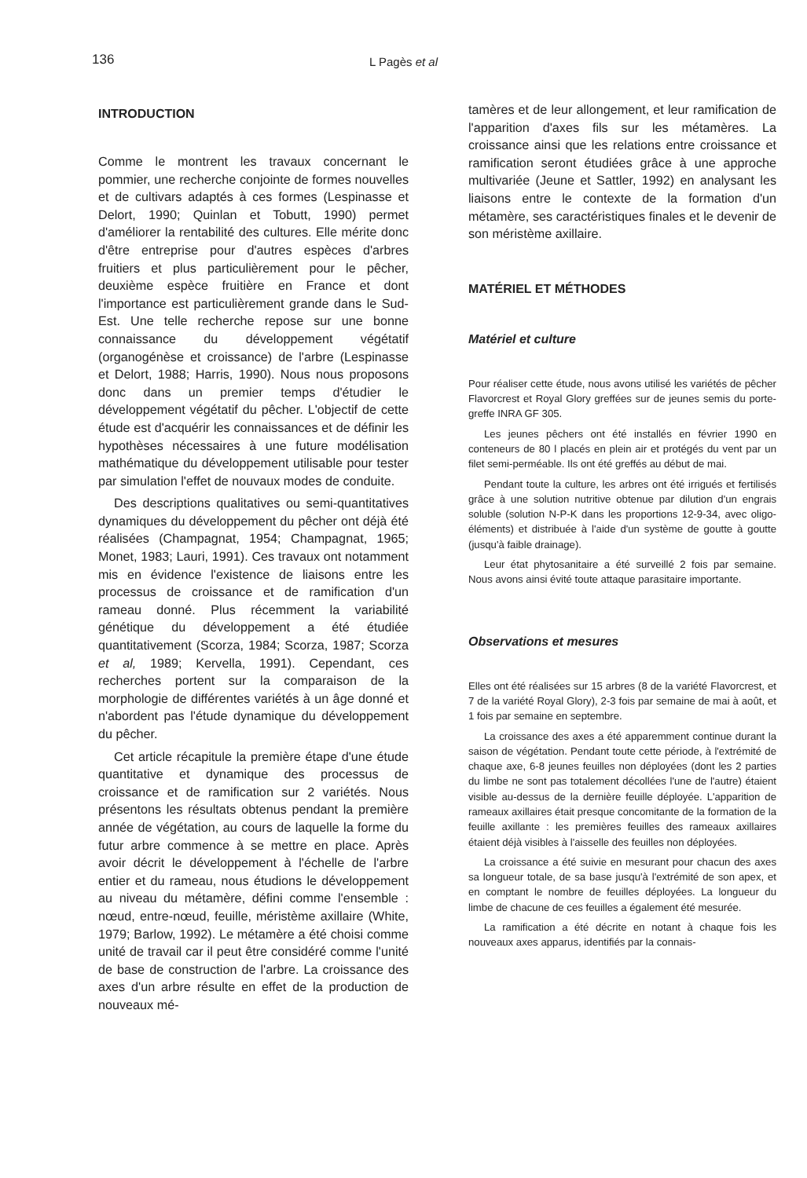136
L Pagès et al
INTRODUCTION
Comme le montrent les travaux concernant le pommier, une recherche conjointe de formes nouvelles et de cultivars adaptés à ces formes (Lespinasse et Delort, 1990; Quinlan et Tobutt, 1990) permet d'améliorer la rentabilité des cultures. Elle mérite donc d'être entreprise pour d'autres espèces d'arbres fruitiers et plus particulièrement pour le pêcher, deuxième espèce fruitière en France et dont l'importance est particulièrement grande dans le Sud-Est. Une telle recherche repose sur une bonne connaissance du développement végétatif (organogénèse et croissance) de l'arbre (Lespinasse et Delort, 1988; Harris, 1990). Nous nous proposons donc dans un premier temps d'étudier le développement végétatif du pêcher. L'objectif de cette étude est d'acquérir les connaissances et de définir les hypothèses nécessaires à une future modélisation mathématique du développement utilisable pour tester par simulation l'effet de nouvaux modes de conduite.
Des descriptions qualitatives ou semi-quantitatives dynamiques du développement du pêcher ont déjà été réalisées (Champagnat, 1954; Champagnat, 1965; Monet, 1983; Lauri, 1991). Ces travaux ont notamment mis en évidence l'existence de liaisons entre les processus de croissance et de ramification d'un rameau donné. Plus récemment la variabilité génétique du développement a été étudiée quantitativement (Scorza, 1984; Scorza, 1987; Scorza et al, 1989; Kervella, 1991). Cependant, ces recherches portent sur la comparaison de la morphologie de différentes variétés à un âge donné et n'abordent pas l'étude dynamique du développement du pêcher.
Cet article récapitule la première étape d'une étude quantitative et dynamique des processus de croissance et de ramification sur 2 variétés. Nous présentons les résultats obtenus pendant la première année de végétation, au cours de laquelle la forme du futur arbre commence à se mettre en place. Après avoir décrit le développement à l'échelle de l'arbre entier et du rameau, nous étudions le développement au niveau du métamère, défini comme l'ensemble : nœud, entre-nœud, feuille, méristème axillaire (White, 1979; Barlow, 1992). Le métamère a été choisi comme unité de travail car il peut être considéré comme l'unité de base de construction de l'arbre. La croissance des axes d'un arbre résulte en effet de la production de nouveaux mé-
tamères et de leur allongement, et leur ramification de l'apparition d'axes fils sur les métamères. La croissance ainsi que les relations entre croissance et ramification seront étudiées grâce à une approche multivariée (Jeune et Sattler, 1992) en analysant les liaisons entre le contexte de la formation d'un métamère, ses caractéristiques finales et le devenir de son méristème axillaire.
MATÉRIEL ET MÉTHODES
Matériel et culture
Pour réaliser cette étude, nous avons utilisé les variétés de pêcher Flavorcrest et Royal Glory greffées sur de jeunes semis du porte-greffe INRA GF 305.
Les jeunes pêchers ont été installés en février 1990 en conteneurs de 80 l placés en plein air et protégés du vent par un filet semi-perméable. Ils ont été greffés au début de mai.
Pendant toute la culture, les arbres ont été irrigués et fertilisés grâce à une solution nutritive obtenue par dilution d'un engrais soluble (solution N-P-K dans les proportions 12-9-34, avec oligo-éléments) et distribuée à l'aide d'un système de goutte à goutte (jusqu'à faible drainage).
Leur état phytosanitaire a été surveillé 2 fois par semaine. Nous avons ainsi évité toute attaque parasitaire importante.
Observations et mesures
Elles ont été réalisées sur 15 arbres (8 de la variété Flavorcrest, et 7 de la variété Royal Glory), 2-3 fois par semaine de mai à août, et 1 fois par semaine en septembre.
La croissance des axes a été apparemment continue durant la saison de végétation. Pendant toute cette période, à l'extrémité de chaque axe, 6-8 jeunes feuilles non déployées (dont les 2 parties du limbe ne sont pas totalement décollées l'une de l'autre) étaient visible au-dessus de la dernière feuille déployée. L'apparition de rameaux axillaires était presque concomitante de la formation de la feuille axillante : les premières feuilles des rameaux axillaires étaient déjà visibles à l'aisselle des feuilles non déployées.
La croissance a été suivie en mesurant pour chacun des axes sa longueur totale, de sa base jusqu'à l'extrémité de son apex, et en comptant le nombre de feuilles déployées. La longueur du limbe de chacune de ces feuilles a également été mesurée.
La ramification a été décrite en notant à chaque fois les nouveaux axes apparus, identifiés par la connais-